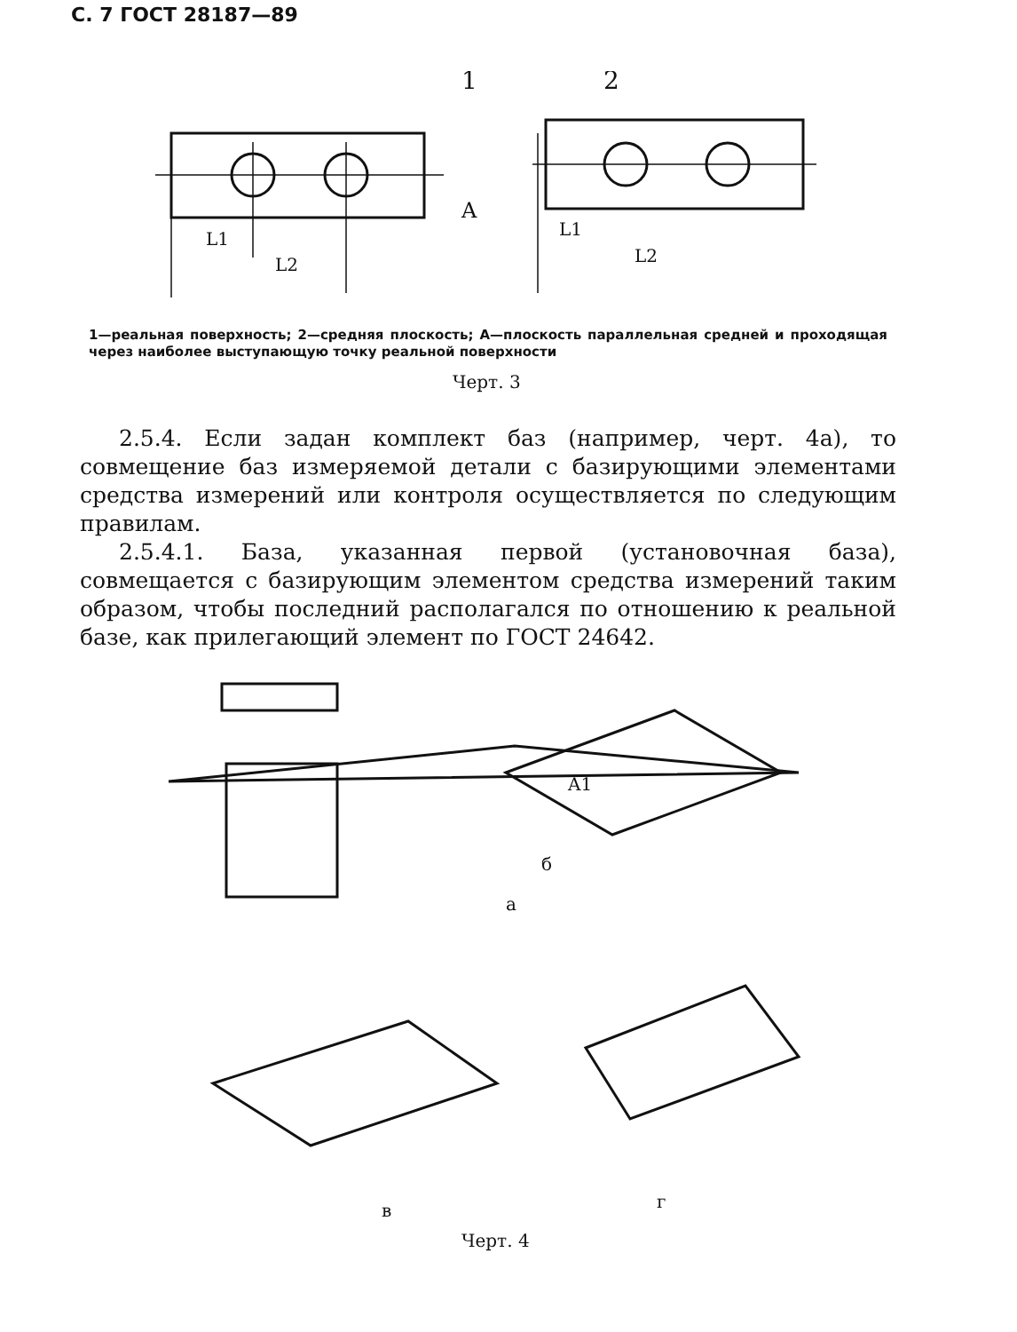С. 7 ГОСТ 28187—89
1
2
A
L1
L2
L1
L2
1—реальная поверхность; 2—средняя плоскость; А—плоскость параллельная средней и проходящая через наиболее выступающую точку реальной поверхности
Черт. 3
2.5.4. Если задан комплект баз (например, черт. 4а), то совмещение баз измеряемой детали с базирующими элементами средства измерений или контроля осуществляется по следующим правилам.
2.5.4.1. База, указанная первой (установочная база), совмещается с базирующим элементом средства измерений таким образом, чтобы последний располагался по отношению к реальной базе, как прилегающий элемент по ГОСТ 24642.
а
б
A1
в
г
Черт. 4